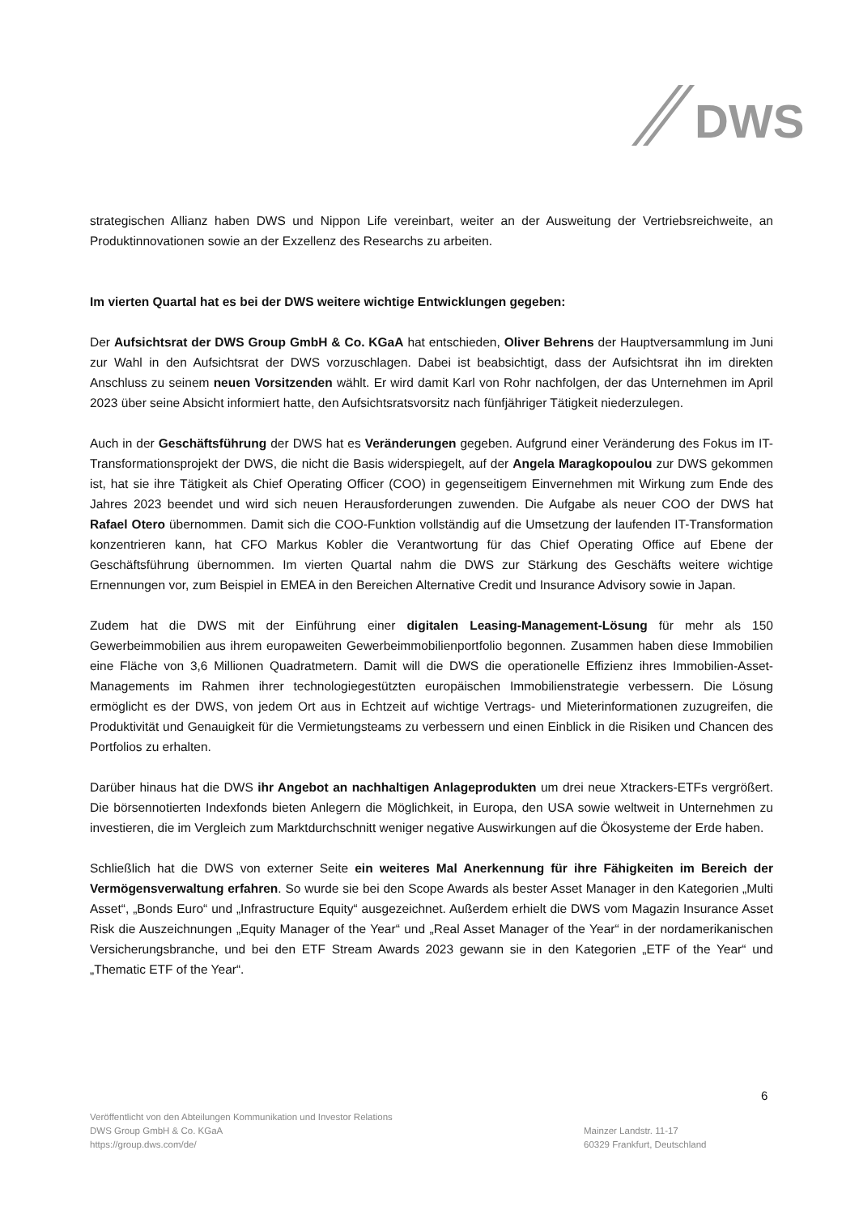DWS
strategischen Allianz haben DWS und Nippon Life vereinbart, weiter an der Ausweitung der Vertriebsreichweite, an Produktinnovationen sowie an der Exzellenz des Researchs zu arbeiten.
Im vierten Quartal hat es bei der DWS weitere wichtige Entwicklungen gegeben:
Der Aufsichtsrat der DWS Group GmbH & Co. KGaA hat entschieden, Oliver Behrens der Hauptversammlung im Juni zur Wahl in den Aufsichtsrat der DWS vorzuschlagen. Dabei ist beabsichtigt, dass der Aufsichtsrat ihn im direkten Anschluss zu seinem neuen Vorsitzenden wählt. Er wird damit Karl von Rohr nachfolgen, der das Unternehmen im April 2023 über seine Absicht informiert hatte, den Aufsichtsratsvorsitz nach fünfjähriger Tätigkeit niederzulegen.
Auch in der Geschäftsführung der DWS hat es Veränderungen gegeben. Aufgrund einer Veränderung des Fokus im IT-Transformationsprojekt der DWS, die nicht die Basis widerspiegelt, auf der Angela Maragkopoulou zur DWS gekommen ist, hat sie ihre Tätigkeit als Chief Operating Officer (COO) in gegenseitigem Einvernehmen mit Wirkung zum Ende des Jahres 2023 beendet und wird sich neuen Herausforderungen zuwenden. Die Aufgabe als neuer COO der DWS hat Rafael Otero übernommen. Damit sich die COO-Funktion vollständig auf die Umsetzung der laufenden IT-Transformation konzentrieren kann, hat CFO Markus Kobler die Verantwortung für das Chief Operating Office auf Ebene der Geschäftsführung übernommen. Im vierten Quartal nahm die DWS zur Stärkung des Geschäfts weitere wichtige Ernennungen vor, zum Beispiel in EMEA in den Bereichen Alternative Credit und Insurance Advisory sowie in Japan.
Zudem hat die DWS mit der Einführung einer digitalen Leasing-Management-Lösung für mehr als 150 Gewerbeimmobilien aus ihrem europaweiten Gewerbeimmobilienportfolio begonnen. Zusammen haben diese Immobilien eine Fläche von 3,6 Millionen Quadratmetern. Damit will die DWS die operationelle Effizienz ihres Immobilien-Asset-Managements im Rahmen ihrer technologiegestützten europäischen Immobilienstrategie verbessern. Die Lösung ermöglicht es der DWS, von jedem Ort aus in Echtzeit auf wichtige Vertrags- und Mieterinformationen zuzugreifen, die Produktivität und Genauigkeit für die Vermietungsteams zu verbessern und einen Einblick in die Risiken und Chancen des Portfolios zu erhalten.
Darüber hinaus hat die DWS ihr Angebot an nachhaltigen Anlageprodukten um drei neue Xtrackers-ETFs vergrößert. Die börsennotierten Indexfonds bieten Anlegern die Möglichkeit, in Europa, den USA sowie weltweit in Unternehmen zu investieren, die im Vergleich zum Marktdurchschnitt weniger negative Auswirkungen auf die Ökosysteme der Erde haben.
Schließlich hat die DWS von externer Seite ein weiteres Mal Anerkennung für ihre Fähigkeiten im Bereich der Vermögensverwaltung erfahren. So wurde sie bei den Scope Awards als bester Asset Manager in den Kategorien „Multi Asset“, „Bonds Euro“ und „Infrastructure Equity“ ausgezeichnet. Außerdem erhielt die DWS vom Magazin Insurance Asset Risk die Auszeichnungen „Equity Manager of the Year“ und „Real Asset Manager of the Year“ in der nordamerikanischen Versicherungsbranche, und bei den ETF Stream Awards 2023 gewann sie in den Kategorien „ETF of the Year“ und „Thematic ETF of the Year“.
6
Veröffentlicht von den Abteilungen Kommunikation und Investor Relations
DWS Group GmbH & Co. KGaA
https://group.dws.com/de/
Mainzer Landstr. 11-17
60329 Frankfurt, Deutschland